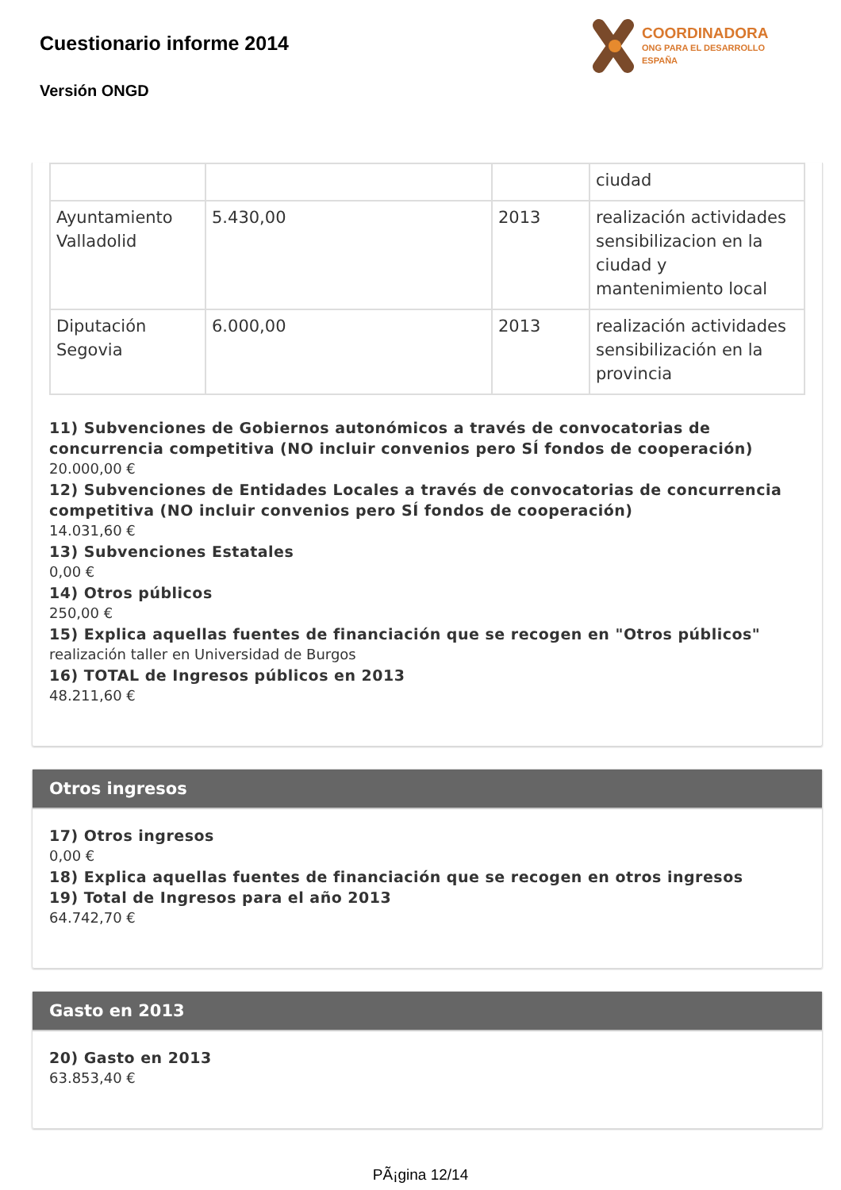Cuestionario informe 2014
Versión ONGD
COORDINADORA
ONG PARA EL DESARROLLO
ESPAÑA
| | | | ciudad |
| Ayuntamiento Valladolid | 5.430,00 | 2013 | realización actividades sensibilizacion en la ciudad y mantenimiento local |
| Diputación Segovia | 6.000,00 | 2013 | realización actividades sensibilización en la provincia |
11) Subvenciones de Gobiernos autonómicos a través de convocatorias de concurrencia competitiva (NO incluir convenios pero SÍ fondos de cooperación)
20.000,00 €
12) Subvenciones de Entidades Locales a través de convocatorias de concurrencia competitiva (NO incluir convenios pero SÍ fondos de cooperación)
14.031,60 €
13) Subvenciones Estatales
0,00 €
14) Otros públicos
250,00 €
15) Explica aquellas fuentes de financiación que se recogen en "Otros públicos"
realización taller en Universidad de Burgos
16) TOTAL de Ingresos públicos en 2013
48.211,60 €
Otros ingresos
17) Otros ingresos
0,00 €
18) Explica aquellas fuentes de financiación que se recogen en otros ingresos
19) Total de Ingresos para el año 2013
64.742,70 €
Gasto en 2013
20) Gasto en 2013
63.853,40 €
PÃ¡gina 12/14